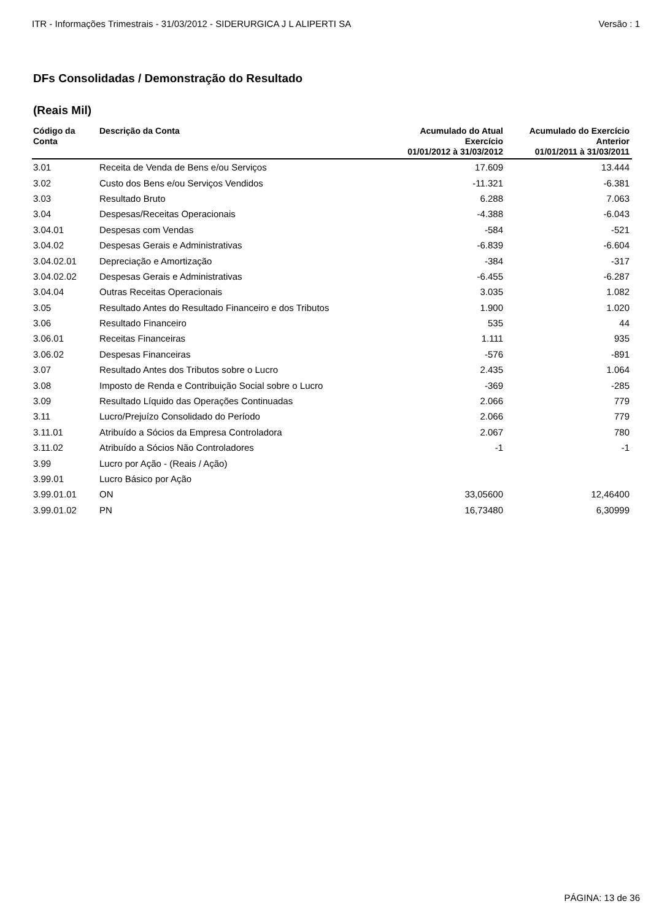ITR - Informações Trimestrais - 31/03/2012 - SIDERURGICA J L ALIPERTI SA Versão : 1
DFs Consolidadas / Demonstração do Resultado
(Reais Mil)
| Código da Conta | Descrição da Conta | Acumulado do Atual Exercício 01/01/2012 à 31/03/2012 | Acumulado do Exercício Anterior 01/01/2011 à 31/03/2011 |
| --- | --- | --- | --- |
| 3.01 | Receita de Venda de Bens e/ou Serviços | 17.609 | 13.444 |
| 3.02 | Custo dos Bens e/ou Serviços Vendidos | -11.321 | -6.381 |
| 3.03 | Resultado Bruto | 6.288 | 7.063 |
| 3.04 | Despesas/Receitas Operacionais | -4.388 | -6.043 |
| 3.04.01 | Despesas com Vendas | -584 | -521 |
| 3.04.02 | Despesas Gerais e Administrativas | -6.839 | -6.604 |
| 3.04.02.01 | Depreciação e Amortização | -384 | -317 |
| 3.04.02.02 | Despesas Gerais e Administrativas | -6.455 | -6.287 |
| 3.04.04 | Outras Receitas Operacionais | 3.035 | 1.082 |
| 3.05 | Resultado Antes do Resultado Financeiro e dos Tributos | 1.900 | 1.020 |
| 3.06 | Resultado Financeiro | 535 | 44 |
| 3.06.01 | Receitas Financeiras | 1.111 | 935 |
| 3.06.02 | Despesas Financeiras | -576 | -891 |
| 3.07 | Resultado Antes dos Tributos sobre o Lucro | 2.435 | 1.064 |
| 3.08 | Imposto de Renda e Contribuição Social sobre o Lucro | -369 | -285 |
| 3.09 | Resultado Líquido das Operações Continuadas | 2.066 | 779 |
| 3.11 | Lucro/Prejuízo Consolidado do Período | 2.066 | 779 |
| 3.11.01 | Atribuído a Sócios da Empresa Controladora | 2.067 | 780 |
| 3.11.02 | Atribuído a Sócios Não Controladores | -1 | -1 |
| 3.99 | Lucro por Ação - (Reais / Ação) | | |
| 3.99.01 | Lucro Básico por Ação | | |
| 3.99.01.01 | ON | 33,05600 | 12,46400 |
| 3.99.01.02 | PN | 16,73480 | 6,30999 |
PÁGINA: 13 de 36